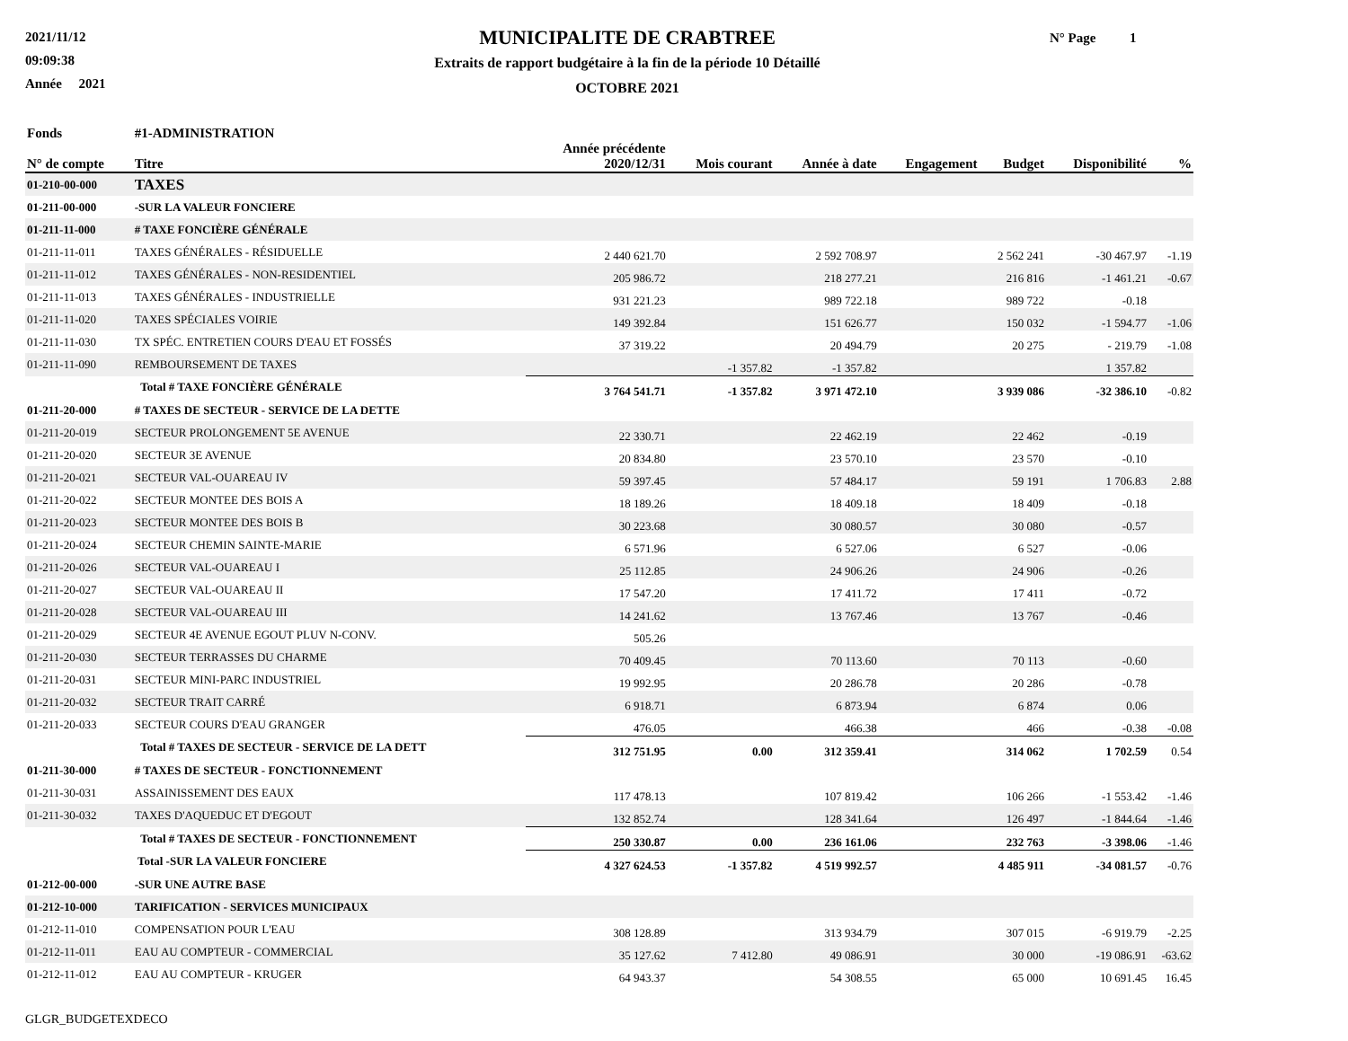2021/11/12
09:09:38
Année 2021
MUNICIPALITE DE CRABTREE
Extraits de rapport budgétaire à la fin de la période 10 Détaillé
OCTOBRE 2021
N° Page 1
| Fonds | #1-ADMINISTRATION | | | | | | | |
| --- | --- | --- | --- | --- | --- | --- | --- | --- |
| N° de compte | Titre | Année précédente 2020/12/31 | Mois courant | Année à date | Engagement | Budget | Disponibilité | % |
| 01-210-00-000 | TAXES | | | | | | | |
| 01-211-00-000 | -SUR LA VALEUR FONCIERE | | | | | | | |
| 01-211-11-000 | # TAXE FONCIÈRE GÉNÉRALE | | | | | | | |
| 01-211-11-011 | TAXES GÉNÉRALES - RÉSIDUELLE | 2 440 621.70 | | 2 592 708.97 | | 2 562 241 | -30 467.97 | -1.19 |
| 01-211-11-012 | TAXES GÉNÉRALES - NON-RESIDENTIEL | 205 986.72 | | 218 277.21 | | 216 816 | -1 461.21 | -0.67 |
| 01-211-11-013 | TAXES GÉNÉRALES - INDUSTRIELLE | 931 221.23 | | 989 722.18 | | 989 722 | -0.18 | |
| 01-211-11-020 | TAXES SPÉCIALES VOIRIE | 149 392.84 | | 151 626.77 | | 150 032 | -1 594.77 | -1.06 |
| 01-211-11-030 | TX SPÉC. ENTRETIEN COURS D'EAU ET FOSSÉS | 37 319.22 | | 20 494.79 | | 20 275 | - 219.79 | -1.08 |
| 01-211-11-090 | REMBOURSEMENT DE TAXES | | -1 357.82 | -1 357.82 | | | 1 357.82 | |
| | Total # TAXE FONCIÈRE GÉNÉRALE | 3 764 541.71 | -1 357.82 | 3 971 472.10 | | 3 939 086 | -32 386.10 | -0.82 |
| 01-211-20-000 | # TAXES DE SECTEUR - SERVICE DE LA DETTE | | | | | | | |
| 01-211-20-019 | SECTEUR PROLONGEMENT 5E AVENUE | 22 330.71 | | 22 462.19 | | 22 462 | -0.19 | |
| 01-211-20-020 | SECTEUR 3E AVENUE | 20 834.80 | | 23 570.10 | | 23 570 | -0.10 | |
| 01-211-20-021 | SECTEUR VAL-OUAREAU IV | 59 397.45 | | 57 484.17 | | 59 191 | 1 706.83 | 2.88 |
| 01-211-20-022 | SECTEUR MONTEE DES BOIS A | 18 189.26 | | 18 409.18 | | 18 409 | -0.18 | |
| 01-211-20-023 | SECTEUR MONTEE DES BOIS B | 30 223.68 | | 30 080.57 | | 30 080 | -0.57 | |
| 01-211-20-024 | SECTEUR CHEMIN SAINTE-MARIE | 6 571.96 | | 6 527.06 | | 6 527 | -0.06 | |
| 01-211-20-026 | SECTEUR VAL-OUAREAU I | 25 112.85 | | 24 906.26 | | 24 906 | -0.26 | |
| 01-211-20-027 | SECTEUR VAL-OUAREAU II | 17 547.20 | | 17 411.72 | | 17 411 | -0.72 | |
| 01-211-20-028 | SECTEUR VAL-OUAREAU III | 14 241.62 | | 13 767.46 | | 13 767 | -0.46 | |
| 01-211-20-029 | SECTEUR 4E AVENUE EGOUT PLUV N-CONV. | 505.26 | | | | | | |
| 01-211-20-030 | SECTEUR TERRASSES DU CHARME | 70 409.45 | | 70 113.60 | | 70 113 | -0.60 | |
| 01-211-20-031 | SECTEUR MINI-PARC INDUSTRIEL | 19 992.95 | | 20 286.78 | | 20 286 | -0.78 | |
| 01-211-20-032 | SECTEUR TRAIT CARRÉ | 6 918.71 | | 6 873.94 | | 6 874 | 0.06 | |
| 01-211-20-033 | SECTEUR COURS D'EAU GRANGER | 476.05 | | 466.38 | | 466 | -0.38 | -0.08 |
| | Total # TAXES DE SECTEUR - SERVICE DE LA DETT | 312 751.95 | 0.00 | 312 359.41 | | 314 062 | 1 702.59 | 0.54 |
| 01-211-30-000 | # TAXES DE SECTEUR - FONCTIONNEMENT | | | | | | | |
| 01-211-30-031 | ASSAINISSEMENT DES EAUX | 117 478.13 | | 107 819.42 | | 106 266 | -1 553.42 | -1.46 |
| 01-211-30-032 | TAXES D'AQUEDUC ET D'EGOUT | 132 852.74 | | 128 341.64 | | 126 497 | -1 844.64 | -1.46 |
| | Total # TAXES DE SECTEUR - FONCTIONNEMENT | 250 330.87 | 0.00 | 236 161.06 | | 232 763 | -3 398.06 | -1.46 |
| | Total -SUR LA VALEUR FONCIERE | 4 327 624.53 | -1 357.82 | 4 519 992.57 | | 4 485 911 | -34 081.57 | -0.76 |
| 01-212-00-000 | -SUR UNE AUTRE BASE | | | | | | | |
| 01-212-10-000 | TARIFICATION - SERVICES MUNICIPAUX | | | | | | | |
| 01-212-11-010 | COMPENSATION POUR L'EAU | 308 128.89 | | 313 934.79 | | 307 015 | -6 919.79 | -2.25 |
| 01-212-11-011 | EAU AU COMPTEUR - COMMERCIAL | 35 127.62 | 7 412.80 | 49 086.91 | | 30 000 | -19 086.91 | -63.62 |
| 01-212-11-012 | EAU AU COMPTEUR - KRUGER | 64 943.37 | | 54 308.55 | | 65 000 | 10 691.45 | 16.45 |
GLGR_BUDGETEXDECO